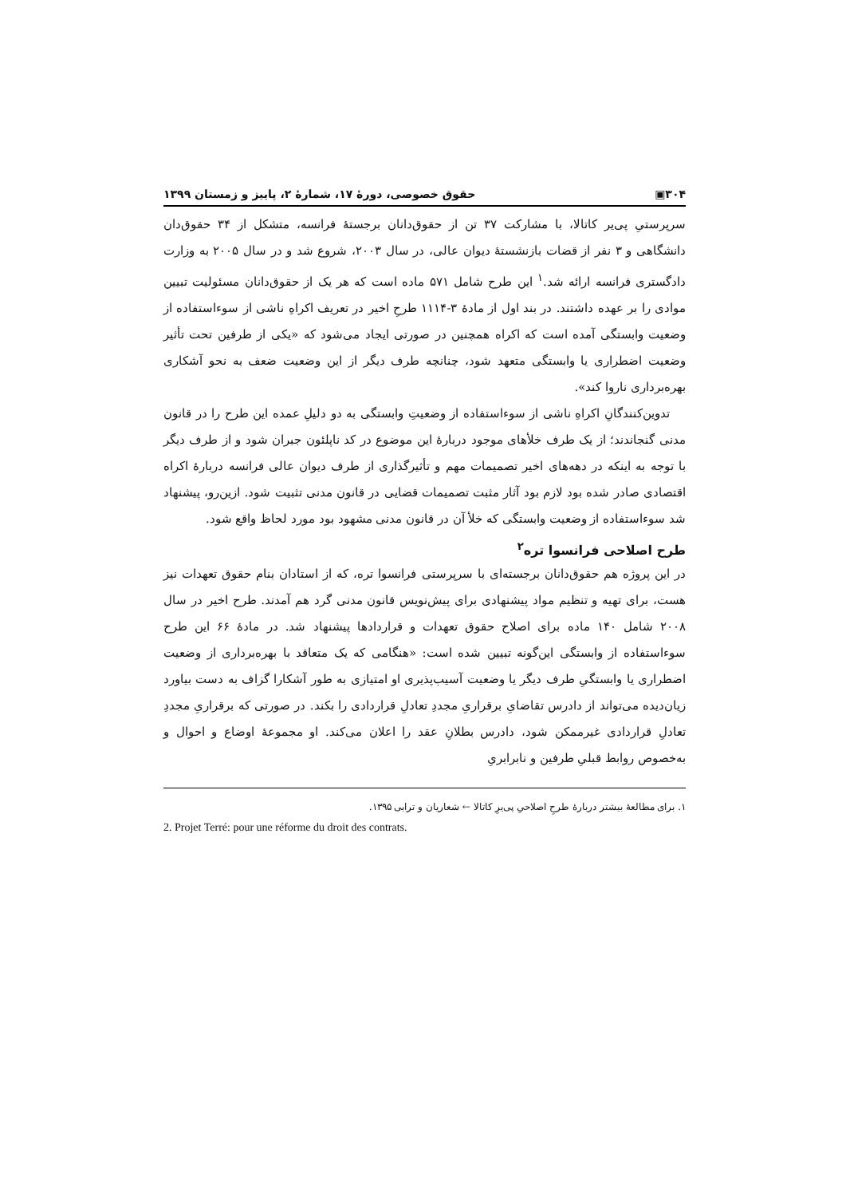۳۰۴▣ حقوق خصوصی، دورهٔ ۱۷، شمارهٔ ۲، پاییز و زمستان ۱۳۹۹
سرپرستیِ پی‌یر کاتالا، با مشارکت ۳۷ تن از حقوق‌دانان برجستهٔ فرانسه، متشکل از ۳۴ حقوق‌دان دانشگاهی و ۳ نفر از قضات بازنشستهٔ دیوان عالی، در سال ۲۰۰۳، شروع شد و در سال ۲۰۰۵ به وزارت دادگستری فرانسه ارائه شد.<sup>۱</sup> این طرح شامل ۵۷۱ ماده است که هر یک از حقوق‌دانان مسئولیت تبیین موادی را بر عهده داشتند. در بند اول از مادهٔ ۳-۱۱۱۴ طرحِ اخیر در تعریف اکراهِ ناشی از سوءاستفاده از وضعیت وابستگی آمده است که اکراه همچنین در صورتی ایجاد می‌شود که «یکی از طرفین تحت تأثیر وضعیت اضطراری یا وابستگی متعهد شود، چنانچه طرف دیگر از این وضعیت ضعف به نحو آشکاری بهره‌برداری ناروا کند».
تدوین‌کنندگانِ اکراهِ ناشی از سوءاستفاده از وضعیتِ وابستگی به دو دلیلِ عمده این طرح را در قانون مدنی گنجاندند؛ از یک طرف خلأهای موجود دربارهٔ این موضوع در کد ناپلئون جبران شود و از طرف دیگر با توجه به اینکه در دهه‌های اخیر تصمیمات مهم و تأثیرگذاری از طرف دیوان عالی فرانسه دربارهٔ اکراه اقتصادی صادر شده بود لازم بود آثار مثبت تصمیمات قضایی در قانون مدنی تثبیت شود. ازین‌رو، پیشنهاد شد سوءاستفاده از وضعیت وابستگی که خلأ آن در قانون مدنی مشهود بود مورد لحاظ واقع شود.
طرح اصلاحی فرانسوا تره<sup>۲</sup>
در این پروژه هم حقوق‌دانان برجسته‌ای با سرپرستی فرانسوا تره، که از استادان بنام حقوق تعهدات نیز هست، برای تهیه و تنظیم مواد پیشنهادی برای پیش‌نویس قانون مدنی گرد هم آمدند. طرح اخیر در سال ۲۰۰۸ شامل ۱۴۰ ماده برای اصلاح حقوق تعهدات و قراردادها پیشنهاد شد. در مادهٔ ۶۶ این طرح سوءاستفاده از وابستگی این‌گونه تبیین شده است: «هنگامی که یک متعاقد با بهره‌برداری از وضعیت اضطراری یا وابستگیِ طرف دیگر یا وضعیت آسیب‌پذیری او امتیازی به طور آشکارا گزاف به دست بیاورد زیان‌دیده می‌تواند از دادرس تقاضایِ برقراریِ مجددِ تعادلِ قراردادی را بکند. در صورتی که برقراریِ مجددِ تعادلِ قراردادی غیرممکن شود، دادرس بطلانِ عقد را اعلان می‌کند. او مجموعهٔ اوضاع و احوال و به‌خصوص روابط قبلیِ طرفین و نابرابریِ
۱. برای مطالعهٔ بیشتر دربارهٔ طرحِ اصلاحیِ پی‌یرِ کاتالا ← شعاریان و ترابی ۱۳۹۵.
2. Projet Terré: pour une réforme du droit des contrats.